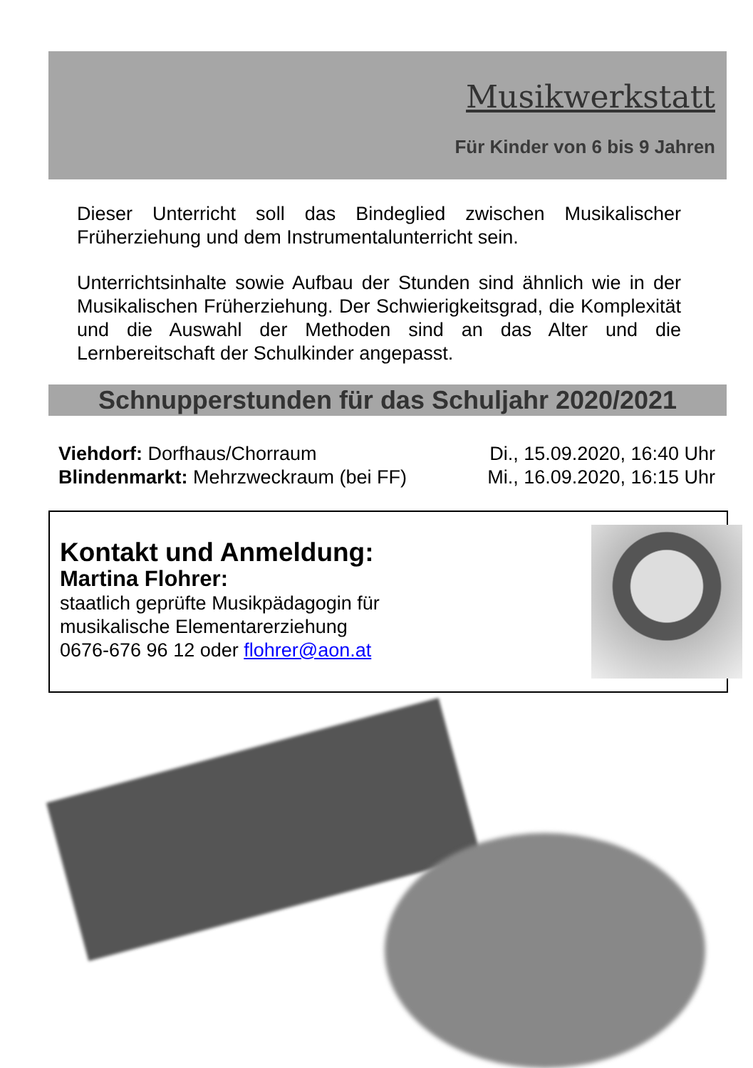Musikwerkstatt
Für Kinder von 6 bis 9 Jahren
Dieser Unterricht soll das Bindeglied zwischen Musikalischer Früherziehung und dem Instrumentalunterricht sein.
Unterrichtsinhalte sowie Aufbau der Stunden sind ähnlich wie in der Musikalischen Früherziehung. Der Schwierigkeitsgrad, die Komplexität und die Auswahl der Methoden sind an das Alter und die Lernbereitschaft der Schulkinder angepasst.
Schnupperstunden für das Schuljahr 2020/2021
Viehdorf: Dorfhaus/Chorraum Di., 15.09.2020, 16:40 Uhr
Blindenmarkt: Mehrzweckraum (bei FF) Mi., 16.09.2020, 16:15 Uhr
Kontakt und Anmeldung:
Martina Flohrer:
staatlich geprüfte Musikpädagogin für
musikalische Elementarerziehung
0676-676 96 12 oder flohrer@aon.at